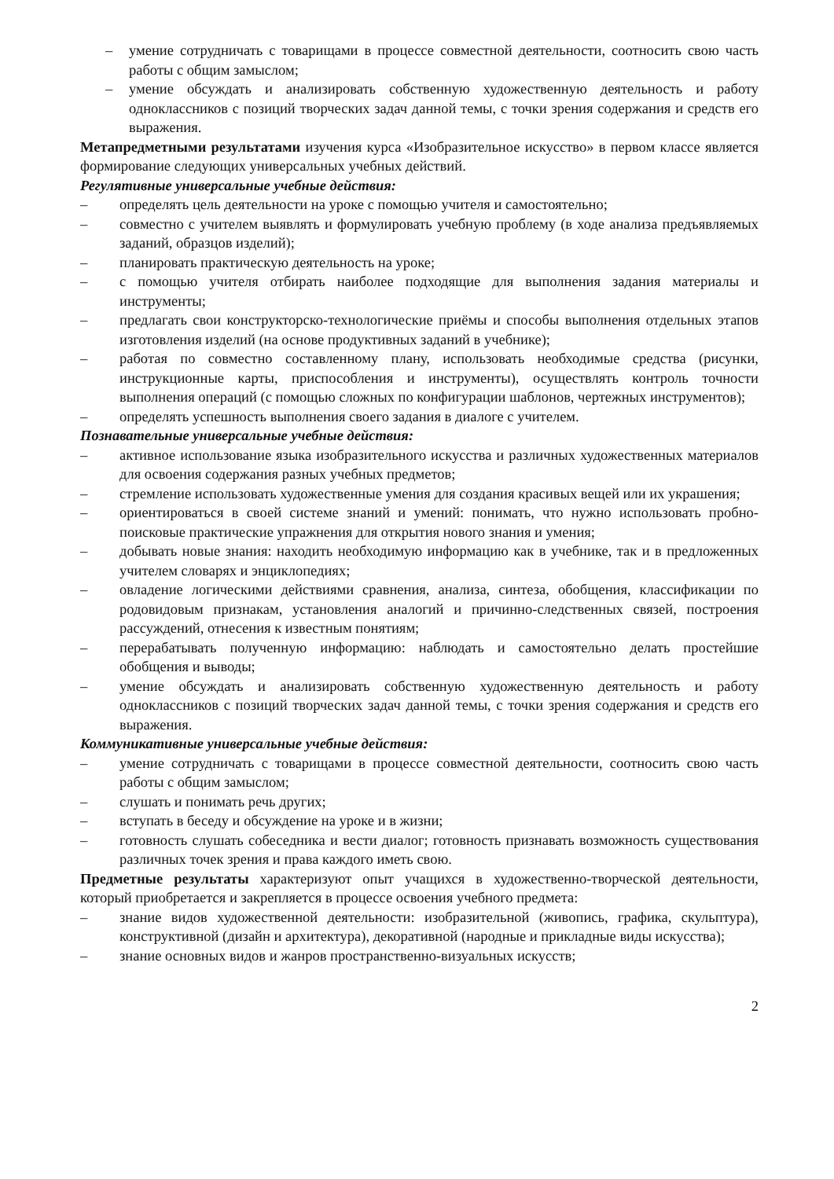– умение сотрудничать с товарищами в процессе совместной деятельности, соотносить свою часть работы с общим замыслом;
– умение обсуждать и анализировать собственную художественную деятельность и работу одноклассников с позиций творческих задач данной темы, с точки зрения содержания и средств его выражения.
Метапредметными результатами изучения курса «Изобразительное искусство» в первом классе является формирование следующих универсальных учебных действий.
Регулятивные универсальные учебные действия:
– определять цель деятельности на уроке с помощью учителя и самостоятельно;
– совместно с учителем выявлять и формулировать учебную проблему (в ходе анализа предъявляемых заданий, образцов изделий);
– планировать практическую деятельность на уроке;
– с помощью учителя отбирать наиболее подходящие для выполнения задания материалы и инструменты;
– предлагать свои конструкторско-технологические приёмы и способы выполнения отдельных этапов изготовления изделий (на основе продуктивных заданий в учебнике);
– работая по совместно составленному плану, использовать необходимые средства (рисунки, инструкционные карты, приспособления и инструменты), осуществлять контроль точности выполнения операций (с помощью сложных по конфигурации шаблонов, чертежных инструментов);
– определять успешность выполнения своего задания в диалоге с учителем.
Познавательные универсальные учебные действия:
– активное использование языка изобразительного искусства и различных художественных материалов для освоения содержания разных учебных предметов;
– стремление использовать художественные умения для создания красивых вещей или их украшения;
– ориентироваться в своей системе знаний и умений: понимать, что нужно использовать пробно-поисковые практические упражнения для открытия нового знания и умения;
– добывать новые знания: находить необходимую информацию как в учебнике, так и в предложенных учителем словарях и энциклопедиях;
– овладение логическими действиями сравнения, анализа, синтеза, обобщения, классификации по родовидовым признакам, установления аналогий и причинно-следственных связей, построения рассуждений, отнесения к известным понятиям;
– перерабатывать полученную информацию: наблюдать и самостоятельно делать простейшие обобщения и выводы;
– умение обсуждать и анализировать собственную художественную деятельность и работу одноклассников с позиций творческих задач данной темы, с точки зрения содержания и средств его выражения.
Коммуникативные универсальные учебные действия:
– умение сотрудничать с товарищами в процессе совместной деятельности, соотносить свою часть работы с общим замыслом;
– слушать и понимать речь других;
– вступать в беседу и обсуждение на уроке и в жизни;
– готовность слушать собеседника и вести диалог; готовность признавать возможность существования различных точек зрения и права каждого иметь свою.
Предметные результаты характеризуют опыт учащихся в художественно-творческой деятельности, который приобретается и закрепляется в процессе освоения учебного предмета:
– знание видов художественной деятельности: изобразительной (живопись, графика, скульптура), конструктивной (дизайн и архитектура), декоративной (народные и прикладные виды искусства);
– знание основных видов и жанров пространственно-визуальных искусств;
2